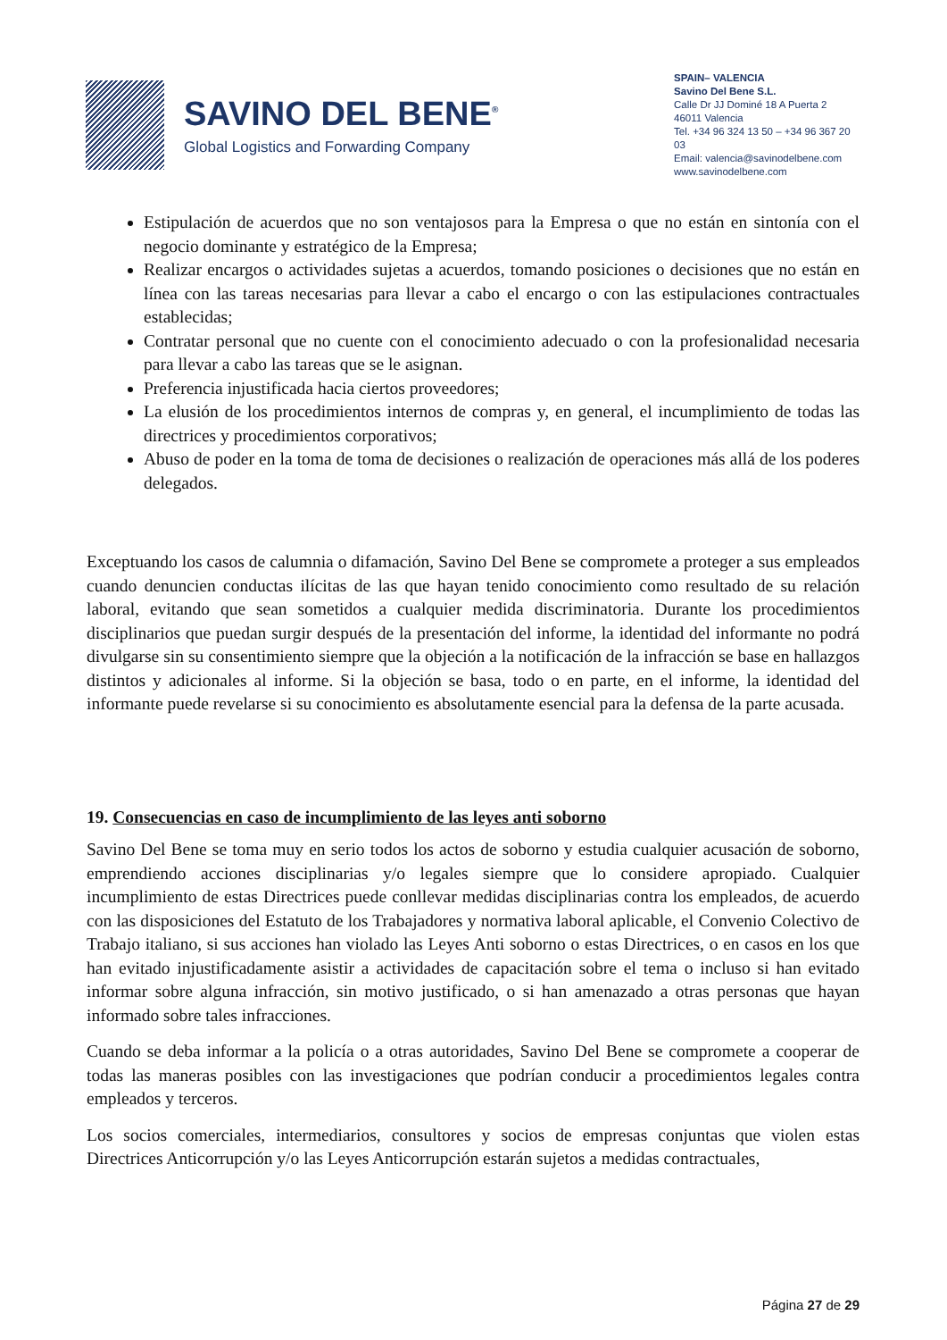SAVINO DEL BENE<sup>®</sup>
Global Logistics and Forwarding Company
SPAIN– VALENCIA
Savino Del Bene S.L.
Calle Dr JJ Dominé 18 A Puerta 2
46011 Valencia
Tel. +34 96 324 13 50 – +34 96 367 20 03
Email: valencia@savinodelbene.com
www.savinodelbene.com
Estipulación de acuerdos que no son ventajosos para la Empresa o que no están en sintonía con el negocio dominante y estratégico de la Empresa;
Realizar encargos o actividades sujetas a acuerdos, tomando posiciones o decisiones que no están en línea con las tareas necesarias para llevar a cabo el encargo o con las estipulaciones contractuales establecidas;
Contratar personal que no cuente con el conocimiento adecuado o con la profesionalidad necesaria para llevar a cabo las tareas que se le asignan.
Preferencia injustificada hacia ciertos proveedores;
La elusión de los procedimientos internos de compras y, en general, el incumplimiento de todas las directrices y procedimientos corporativos;
Abuso de poder en la toma de toma de decisiones o realización de operaciones más allá de los poderes delegados.
Exceptuando los casos de calumnia o difamación, Savino Del Bene se compromete a proteger a sus empleados cuando denuncien conductas ilícitas de las que hayan tenido conocimiento como resultado de su relación laboral, evitando que sean sometidos a cualquier medida discriminatoria. Durante los procedimientos disciplinarios que puedan surgir después de la presentación del informe, la identidad del informante no podrá divulgarse sin su consentimiento siempre que la objeción a la notificación de la infracción se base en hallazgos distintos y adicionales al informe. Si la objeción se basa, todo o en parte, en el informe, la identidad del informante puede revelarse si su conocimiento es absolutamente esencial para la defensa de la parte acusada.
19. Consecuencias en caso de incumplimiento de las leyes anti soborno
Savino Del Bene se toma muy en serio todos los actos de soborno y estudia cualquier acusación de soborno, emprendiendo acciones disciplinarias y/o legales siempre que lo considere apropiado. Cualquier incumplimiento de estas Directrices puede conllevar medidas disciplinarias contra los empleados, de acuerdo con las disposiciones del Estatuto de los Trabajadores y normativa laboral aplicable, el Convenio Colectivo de Trabajo italiano, si sus acciones han violado las Leyes Anti soborno o estas Directrices, o en casos en los que han evitado injustificadamente asistir a actividades de capacitación sobre el tema o incluso si han evitado informar sobre alguna infracción, sin motivo justificado, o si han amenazado a otras personas que hayan informado sobre tales infracciones.
Cuando se deba informar a la policía o a otras autoridades, Savino Del Bene se compromete a cooperar de todas las maneras posibles con las investigaciones que podrían conducir a procedimientos legales contra empleados y terceros.
Los socios comerciales, intermediarios, consultores y socios de empresas conjuntas que violen estas Directrices Anticorrupción y/o las Leyes Anticorrupción estarán sujetos a medidas contractuales,
Página 27 de 29